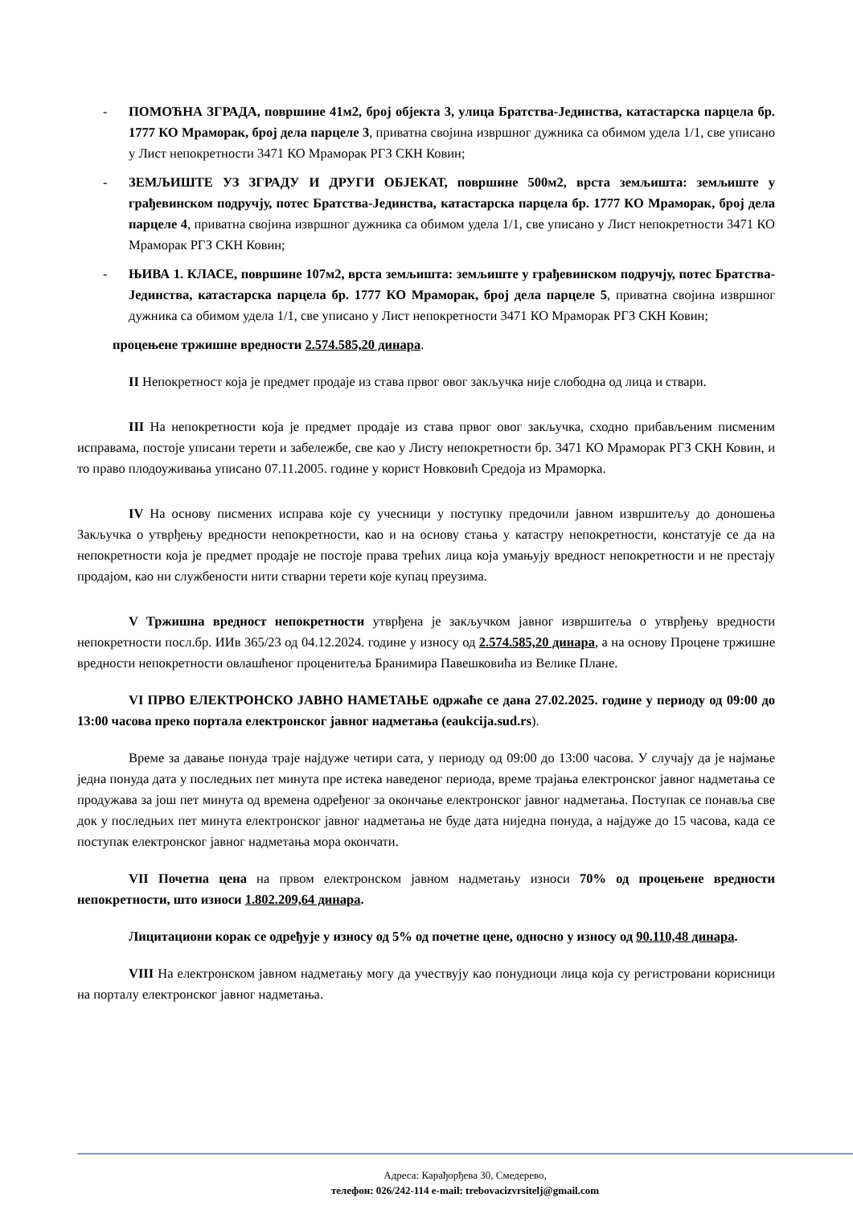- ПОМОЋНА ЗГРАДА, површине 41м2, број објекта 3, улица Братства-Јединства, катастарска парцела бр. 1777 КО Мраморак, број дела парцеле 3, приватна својина извршног дужника са обимом удела 1/1, све уписано у Лист непокретности 3471 КО Мраморак РГЗ СКН Ковин;
- ЗЕМЉИШТЕ УЗ ЗГРАДУ И ДРУГИ ОБЈЕКАТ, површине 500м2, врста земљишта: земљиште у грађевинском подручју, потес Братства-Јединства, катастарска парцела бр. 1777 КО Мраморак, број дела парцеле 4, приватна својина извршног дужника са обимом удела 1/1, све уписано у Лист непокретности 3471 КО Мраморак РГЗ СКН Ковин;
- ЊИВА 1. КЛАСЕ, површине 107м2, врста земљишта: земљиште у грађевинском подручју, потес Братства-Јединства, катастарска парцела бр. 1777 КО Мраморак, број дела парцеле 5, приватна својина извршног дужника са обимом удела 1/1, све уписано у Лист непокретности 3471 КО Мраморак РГЗ СКН Ковин;
процењене тржишне вредности 2.574.585,20 динара.
II Непокретност која је предмет продаје из става првог овог закључка није слободна од лица и ствари.
III На непокретности која је предмет продаје из става првог овог закључка, сходно прибављеним писменим исправама, постоје уписани терети и забележбе, све као у Листу непокретности бр. 3471 КО Мраморак РГЗ СКН Ковин, и то право плодоуживања уписано 07.11.2005. године у корист Новковић Средоја из Мраморка.
IV На основу писмених исправа које су учесници у поступку предочили јавном извршитељу до доношења Закључка о утврђењу вредности непокретности, као и на основу стања у катастру непокретности, констатује се да на непокретности која је предмет продаје не постоје права трећих лица која умањују вредност непокретности и не престају продајом, као ни службености нити стварни терети које купац преузима.
V Тржишна вредност непокретности утврђена је закључком јавног извршитеља о утврђењу вредности непокретности посл.бр. ИИв 365/23 од 04.12.2024. године у износу од 2.574.585,20 динара, а на основу Процене тржишне вредности непокретности овлашћеног проценитеља Бранимира Павешковића из Велике Плане.
VI ПРВО ЕЛЕКТРОНСКО ЈАВНО НАМЕТАЊЕ одржаће се дана 27.02.2025. године у периоду од 09:00 до 13:00 часова преко портала електронског јавног надметања (eaukcija.sud.rs).
Време за давање понуда траје најдуже четири сата, у периоду од 09:00 до 13:00 часова. У случају да је најмање једна понуда дата у последњих пет минута пре истека наведеног периода, време трајања електронског јавног надметања се продужава за још пет минута од времена одређеног за окончање електронског јавног надметања. Поступак се понавља све док у последњих пет минута електронског јавног надметања не буде дата ниједна понуда, а најдуже до 15 часова, када се поступак електронског јавног надметања мора окончати.
VII Почетна цена на првом електронском јавном надметању износи 70% од процењене вредности непокретности, што износи 1.802.209,64 динара.
Лицитациони корак се одређује у износу од 5% од почетне цене, односно у износу од 90.110,48 динара.
VIII На електронском јавном надметању могу да учествују као понудиоци лица која су регистровани корисници на порталу електронског јавног надметања.
Адреса: Карађорђева 30, Смедерево,
телефон: 026/242-114 e-mail: trebovacizvrsitelj@gmail.com